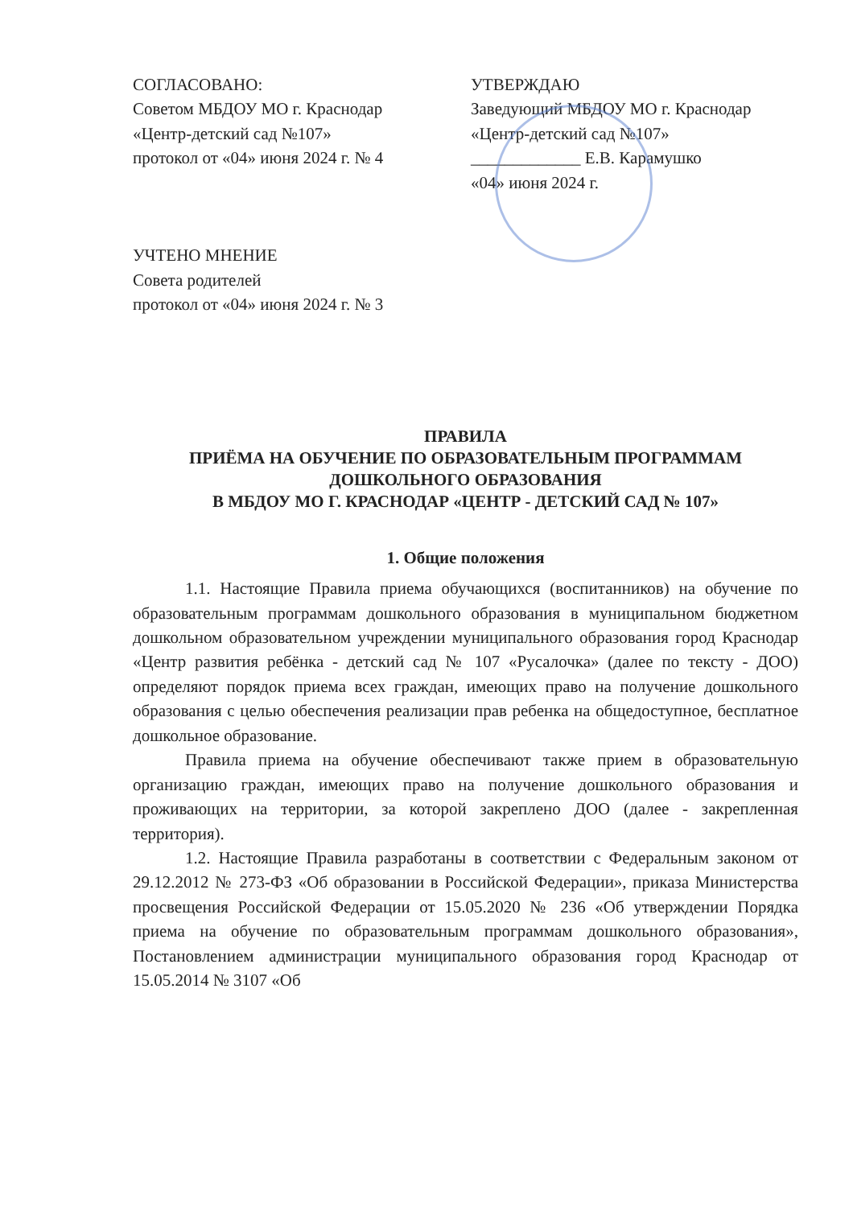СОГЛАСОВАНО:
Советом МБДОУ МО г. Краснодар
«Центр-детский сад №107»
протокол от «04» июня 2024 г. № 4
УТВЕРЖДАЮ
Заведующий МБДОУ МО г. Краснодар
«Центр-детский сад №107»
_____________ Е.В. Карамушко
«04» июня 2024 г.
УЧТЕНО МНЕНИЕ
Совета родителей
протокол от «04» июня 2024 г. № 3
ПРАВИЛА
ПРИЁМА НА ОБУЧЕНИЕ ПО ОБРАЗОВАТЕЛЬНЫМ ПРОГРАММАМ ДОШКОЛЬНОГО ОБРАЗОВАНИЯ
В МБДОУ МО Г. КРАСНОДАР «ЦЕНТР - ДЕТСКИЙ САД № 107»
1. Общие положения
1.1. Настоящие Правила приема обучающихся (воспитанников) на обучение по образовательным программам дошкольного образования в муниципальном бюджетном дошкольном образовательном учреждении муниципального образования город Краснодар «Центр развития ребёнка - детский сад № 107 «Русалочка» (далее по тексту - ДОО) определяют порядок приема всех граждан, имеющих право на получение дошкольного образования с целью обеспечения реализации прав ребенка на общедоступное, бесплатное дошкольное образование.
Правила приема на обучение обеспечивают также прием в образовательную организацию граждан, имеющих право на получение дошкольного образования и проживающих на территории, за которой закреплено ДОО (далее - закрепленная территория).
1.2. Настоящие Правила разработаны в соответствии с Федеральным законом от 29.12.2012 № 273-ФЗ «Об образовании в Российской Федерации», приказа Министерства просвещения Российской Федерации от 15.05.2020 № 236 «Об утверждении Порядка приема на обучение по образовательным программам дошкольного образования», Постановлением администрации муниципального образования город Краснодар от 15.05.2014 № 3107 «Об